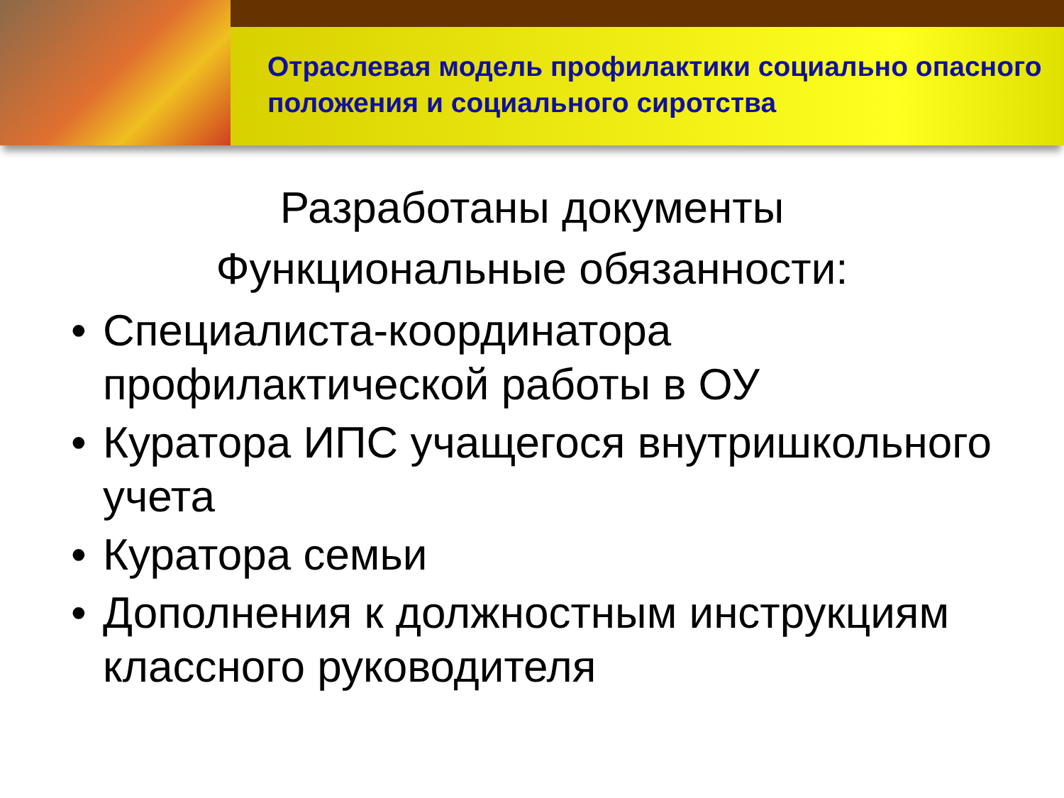Отраслевая модель профилактики социально опасного положения и социального сиротства
Разработаны документы
Функциональные обязанности:
• Специалиста-координатора профилактической работы в ОУ
• Куратора ИПС учащегося внутришкольного учета
• Куратора семьи
• Дополнения к должностным инструкциям классного руководителя